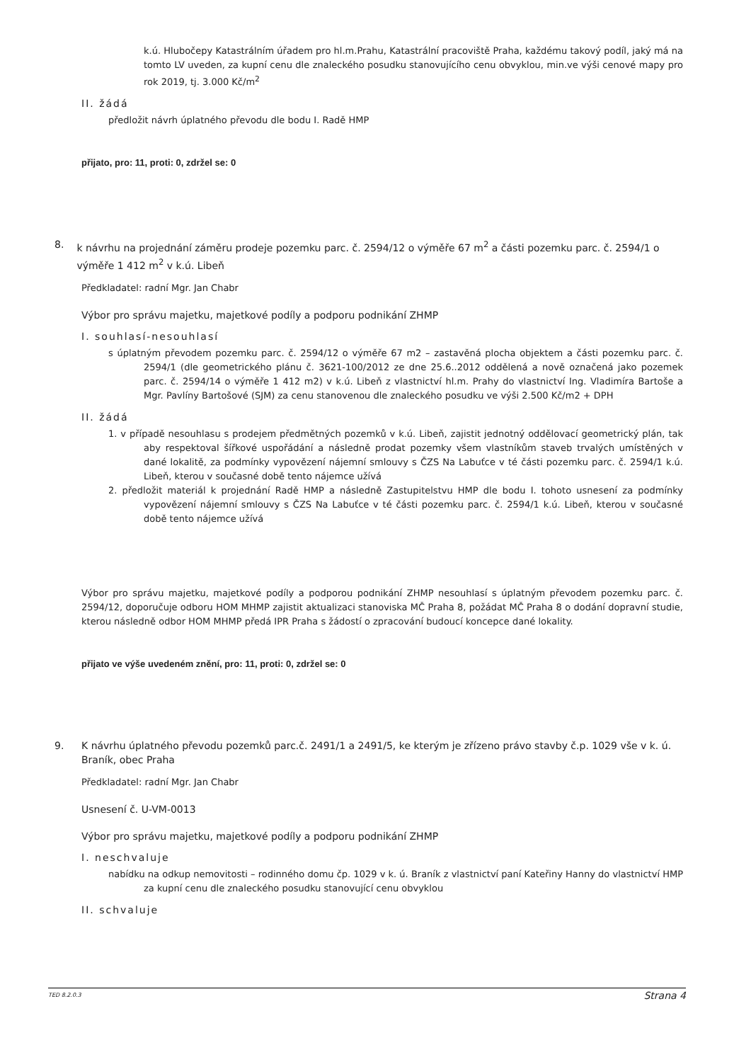k.ú. Hlubočepy Katastrálním úřadem pro hl.m.Prahu, Katastrální pracoviště Praha, každému takový podíl, jaký má na tomto LV uveden, za kupní cenu dle znaleckého posudku stanovujícího cenu obvyklou, min.ve výši cenové mapy pro rok 2019, tj. 3.000 Kč/m<sup>2</sup>
II. žádá
předložit návrh úplatného převodu dle bodu I. Radě HMP
přijato, pro: 11, proti: 0, zdržel se: 0
8. k návrhu na projednání záměru prodeje pozemku parc. č. 2594/12 o výměře 67 m<sup>2</sup> a části pozemku parc. č. 2594/1 o výměře 1 412 m<sup>2</sup> v k.ú. Libeň
Předkladatel: radní Mgr. Jan Chabr
Výbor pro správu majetku, majetkové podíly a podporu podnikání ZHMP
I. souhlasí-nesouhlasí
s úplatným převodem pozemku parc. č. 2594/12 o výměře 67 m2 – zastavěná plocha objektem a části pozemku parc. č. 2594/1 (dle geometrického plánu č. 3621-100/2012 ze dne 25.6..2012 oddělená a nově označená jako pozemek parc. č. 2594/14 o výměře 1 412 m2) v k.ú. Libeň z vlastnictví hl.m. Prahy do vlastnictví Ing. Vladimíra Bartoše a Mgr. Pavlíny Bartošové (SJM) za cenu stanovenou dle znaleckého posudku ve výši 2.500 Kč/m2 + DPH
II. žádá
1. v případě nesouhlasu s prodejem předmětných pozemků v k.ú. Libeň, zajistit jednotný oddělovací geometrický plán, tak aby respektoval šířkové uspořádání a následně prodat pozemky všem vlastníkům staveb trvalých umístěných v dané lokalitě, za podmínky vypovězení nájemní smlouvy s ČZS Na Labuťce v té části pozemku parc. č. 2594/1 k.ú. Libeň, kterou v současné době tento nájemce užívá
2. předložit materiál k projednání Radě HMP a následně Zastupitelstvu HMP dle bodu I. tohoto usnesení za podmínky vypovězení nájemní smlouvy s ČZS Na Labuťce v té části pozemku parc. č. 2594/1 k.ú. Libeň, kterou v současné době tento nájemce užívá
Výbor pro správu majetku, majetkové podíly a podporou podnikání ZHMP nesouhlasí s úplatným převodem pozemku parc. č. 2594/12, doporučuje odboru HOM MHMP zajistit aktualizaci stanoviska MČ Praha 8, požádat MČ Praha 8 o dodání dopravní studie, kterou následně odbor HOM MHMP předá IPR Praha s žádostí o zpracování budoucí koncepce dané lokality.
přijato ve výše uvedeném znění, pro: 11, proti: 0, zdržel se: 0
9. K návrhu úplatného převodu pozemků parc.č. 2491/1 a 2491/5, ke kterým je zřízeno právo stavby č.p. 1029 vše v k. ú. Braník, obec Praha
Předkladatel: radní Mgr. Jan Chabr
Usnesení č. U-VM-0013
Výbor pro správu majetku, majetkové podíly a podporu podnikání ZHMP
I. neschvaluje
nabídku na odkup nemovitosti – rodinného domu čp. 1029 v k. ú. Braník z vlastnictví paní Kateřiny Hanny do vlastnictví HMP za kupní cenu dle znaleckého posudku stanovující cenu obvyklou
II. schvaluje
TED 8.2.0.3 Strana 4